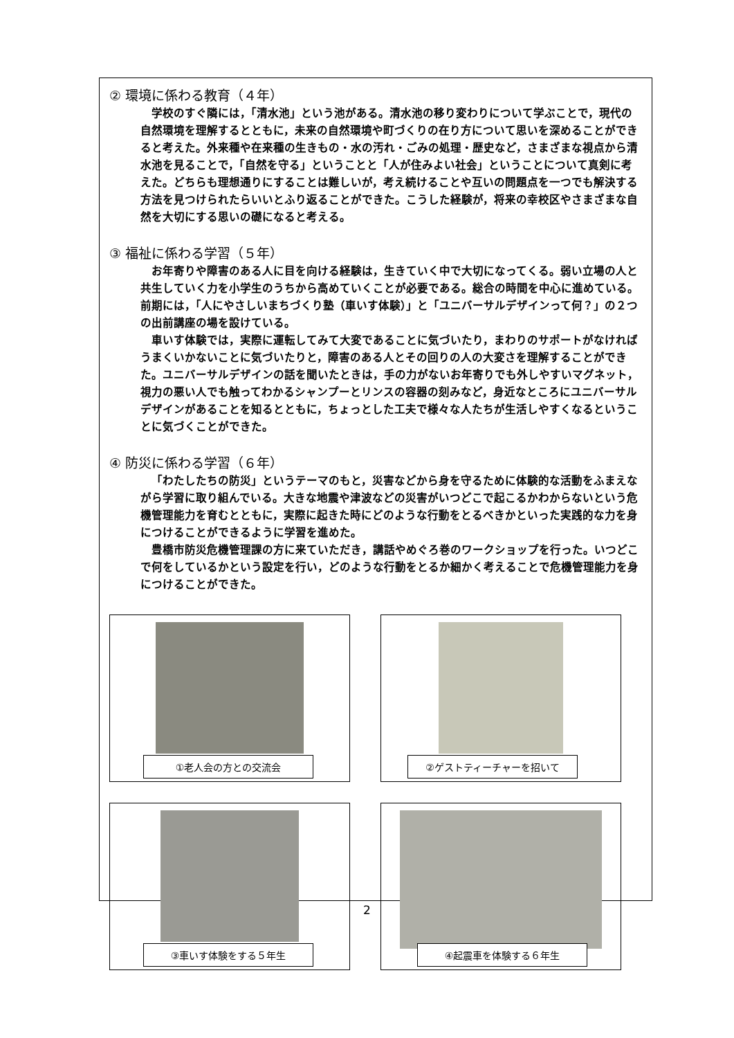② 環境に係わる教育（４年）
学校のすぐ隣には，「清水池」という池がある。清水池の移り変わりについて学ぶことで，現代の自然環境を理解するとともに，未来の自然環境や町づくりの在り方について思いを深めることができると考えた。外来種や在来種の生きもの・水の汚れ・ごみの処理・歴史など，さまざまな視点から清水池を見ることで，「自然を守る」ということと「人が住みよい社会」ということについて真剣に考えた。どちらも理想通りにすることは難しいが，考え続けることや互いの問題点を一つでも解決する方法を見つけられたらいいとふり返ることができた。こうした経験が，将来の幸校区やさまざまな自然を大切にする思いの礎になると考える。
③ 福祉に係わる学習（５年）
お年寄りや障害のある人に目を向ける経験は，生きていく中で大切になってくる。弱い立場の人と共生していく力を小学生のうちから高めていくことが必要である。総合の時間を中心に進めている。前期には，「人にやさしいまちづくり塾（車いす体験）」と「ユニバーサルデザインって何？」の２つの出前講座の場を設けている。
車いす体験では，実際に運転してみて大変であることに気づいたり，まわりのサポートがなければうまくいかないことに気づいたりと，障害のある人とその回りの人の大変さを理解することができた。ユニバーサルデザインの話を聞いたときは，手の力がないお年寄りでも外しやすいマグネット，視力の悪い人でも触ってわかるシャンプーとリンスの容器の刻みなど，身近なところにユニバーサルデザインがあることを知るとともに，ちょっとした工夫で様々な人たちが生活しやすくなるということに気づくことができた。
④ 防災に係わる学習（６年）
「わたしたちの防災」というテーマのもと，災害などから身を守るために体験的な活動をふまえながら学習に取り組んでいる。大きな地震や津波などの災害がいつどこで起こるかわからないという危機管理能力を育むとともに，実際に起きた時にどのような行動をとるべきかといった実践的な力を身につけることができるように学習を進めた。
豊橋市防災危機管理課の方に来ていただき，講話やめぐろ巻のワークショップを行った。いつどこで何をしているかという設定を行い，どのような行動をとるか細かく考えることで危機管理能力を身につけることができた。
①老人会の方との交流会
②ゲストティーチャーを招いて
③車いす体験をする５年生
④起震車を体験する６年生
2